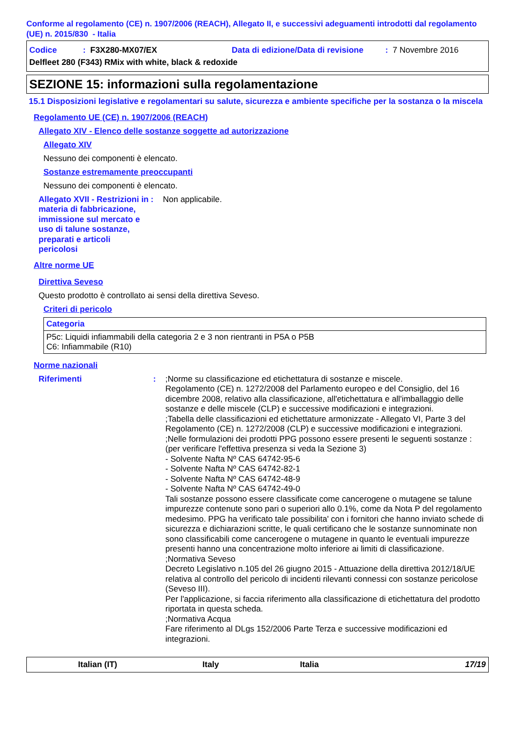Conforme al regolamento (CE) n. 1907/2006 (REACH), Allegato II, e successivi adeguamenti introdotti dal regolamento (UE) n. 2015/830 - Italia
Codice: F3X280-MX07/EX Data di edizione/Data di revisione: 7 Novembre 2016
Delfleet 280 (F343) RMix with white, black & redoxide
SEZIONE 15: informazioni sulla regolamentazione
15.1 Disposizioni legislative e regolamentari su salute, sicurezza e ambiente specifiche per la sostanza o la miscela
Regolamento UE (CE) n. 1907/2006 (REACH)
Allegato XIV - Elenco delle sostanze soggette ad autorizzazione
Allegato XIV
Nessuno dei componenti è elencato.
Sostanze estremamente preoccupanti
Nessuno dei componenti è elencato.
Allegato XVII - Restrizioni in materia di fabbricazione, immissione sul mercato e uso di talune sostanze, preparati e articoli pericolosi
: Non applicabile.
Altre norme UE
Direttiva Seveso
Questo prodotto è controllato ai sensi della direttiva Seveso.
Criteri di pericolo
| Categoria |
| --- |
| P5c: Liquidi infiammabili della categoria 2 e 3 non rientranti in P5A o P5B C6: Infiammabile (R10) |
Norme nazionali
Riferimenti : ;Norme su classificazione ed etichettatura di sostanze e miscele.
Regolamento (CE) n. 1272/2008 del Parlamento europeo e del Consiglio, del 16 dicembre 2008, relativo alla classificazione, all'etichettatura e all'imballaggio delle sostanze e delle miscele (CLP) e successive modificazioni e integrazioni.
;Tabella delle classificazioni ed etichettature armonizzate - Allegato VI, Parte 3 del Regolamento (CE) n. 1272/2008 (CLP) e successive modificazioni e integrazioni.
;Nelle formulazioni dei prodotti PPG possono essere presenti le seguenti sostanze : (per verificare l'effettiva presenza si veda la Sezione 3)
- Solvente Nafta Nº CAS 64742-95-6
- Solvente Nafta Nº CAS 64742-82-1
- Solvente Nafta Nº CAS 64742-48-9
- Solvente Nafta Nº CAS 64742-49-0
Tali sostanze possono essere classificate come cancerogene o mutagene se talune impurezze contenute sono pari o superiori allo 0.1%, come da Nota P del regolamento medesimo. PPG ha verificato tale possibilita' con i fornitori che hanno inviato schede di sicurezza e dichiarazioni scritte, le quali certificano che le sostanze sunnominate non sono classificabili come cancerogene o mutagene in quanto le eventuali impurezze presenti hanno una concentrazione molto inferiore ai limiti di classificazione.
;Normativa Seveso
Decreto Legislativo n.105 del 26 giugno 2015 - Attuazione della direttiva 2012/18/UE relativa al controllo del pericolo di incidenti rilevanti connessi con sostanze pericolose (Seveso III).
Per l'applicazione, si faccia riferimento alla classificazione di etichettatura del prodotto riportata in questa scheda.
;Normativa Acqua
Fare riferimento al DLgs 152/2006 Parte Terza e successive modificazioni ed integrazioni.
Italian (IT) Italy Italia 17/19